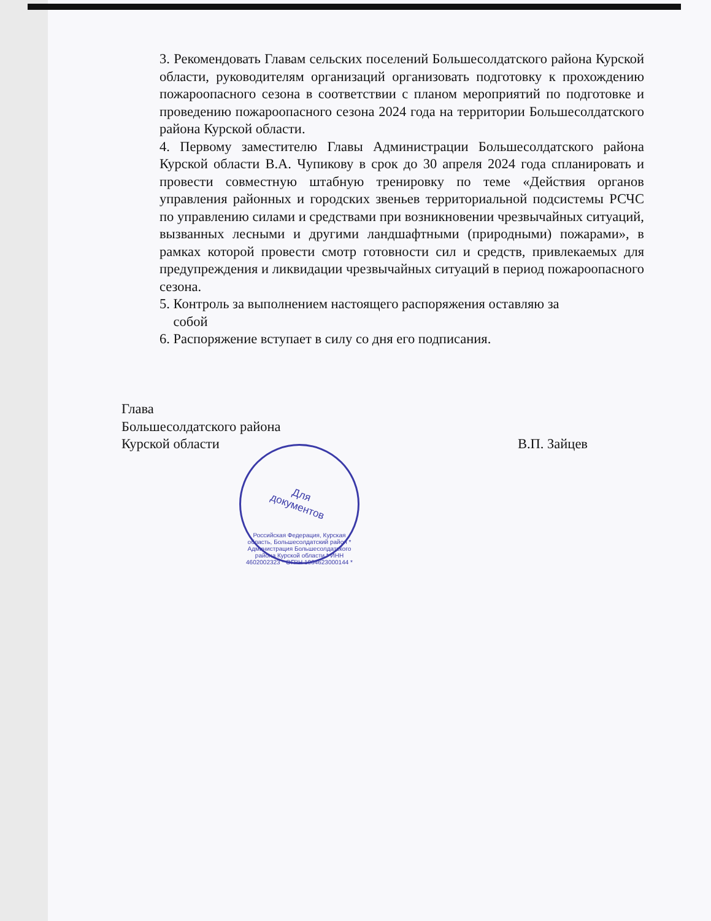3. Рекомендовать Главам сельских поселений Большесолдатского района Курской области, руководителям организаций организовать подготовку к прохождению пожароопасного сезона в соответствии с планом мероприятий по подготовке и проведению пожароопасного сезона 2024 года на территории Большесолдатского района Курской области.
4. Первому заместителю Главы Администрации Большесолдатского района Курской области В.А. Чупикову в срок до 30 апреля 2024 года спланировать и провести совместную штабную тренировку по теме «Действия органов управления районных и городских звеньев территориальной подсистемы РСЧС по управлению силами и средствами при возникновении чрезвычайных ситуаций, вызванных лесными и другими ландшафтными (природными) пожарами», в рамках которой провести смотр готовности сил и средств, привлекаемых для предупреждения и ликвидации чрезвычайных ситуаций в период пожароопасного сезона.
5. Контроль за выполнением настоящего распоряжения оставляю за
собой
6. Распоряжение вступает в силу со дня его подписания.
Глава
Большесолдатского района
Курской области В.П. Зайцев
Для
документов
Российская Федерация, Курская область, Большесолдатский район * Администрация Большесолдатского района Курской области * ИНН 4602002323 * ОГРН 1064623000144 *